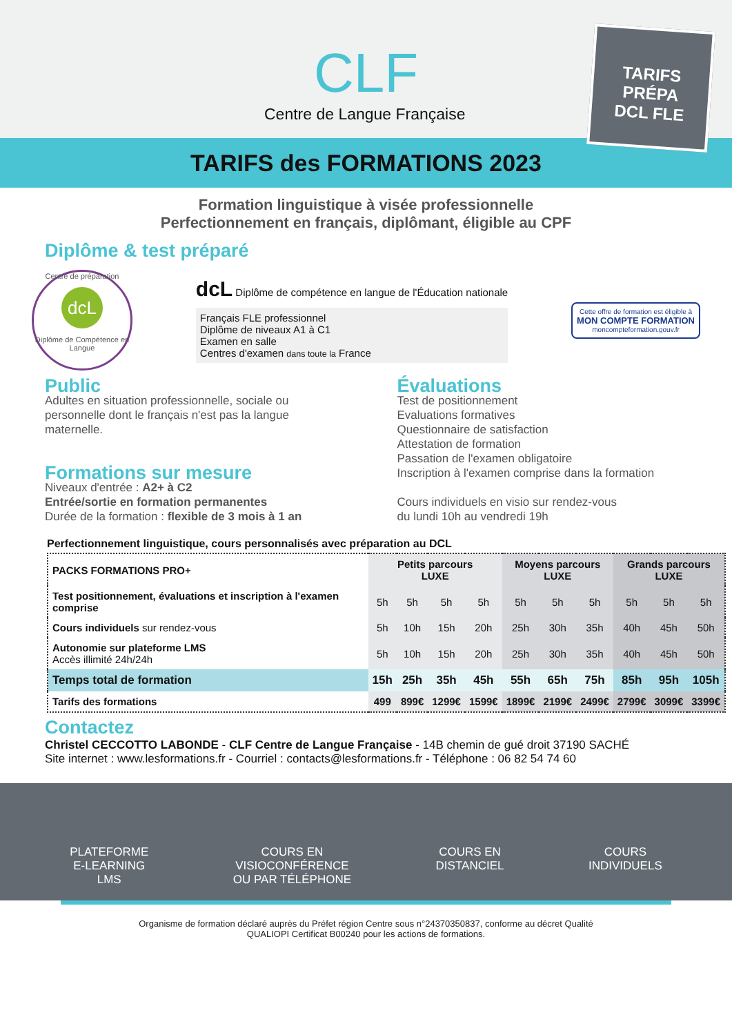CLF
Centre de Langue Française
TARIFS des FORMATIONS 2023
TARIFS
PRÉPA
DCL FLE
Formation linguistique à visée professionnelle
Perfectionnement en français, diplômant, éligible au CPF
Diplôme & test préparé
Centre de préparation
dcL
Diplôme de Compétence en Langue
dcL Diplôme de compétence en langue de l'Éducation nationale
Français FLE professionnel
Diplôme de niveaux A1 à C1
Examen en salle
Centres d'examen dans toute la France
Cette offre de formation est éligible à
MON COMPTE FORMATION
moncompteformation.gouv.fr
Public
Adultes en situation professionnelle, sociale ou personnelle dont le français n'est pas la langue maternelle.
Formations sur mesure
Niveaux d'entrée : A2+ à C2
Entrée/sortie en formation permanentes
Durée de la formation : flexible de 3 mois à 1 an
Évaluations
Test de positionnement
Evaluations formatives
Questionnaire de satisfaction
Attestation de formation
Passation de l'examen obligatoire
Inscription à l'examen comprise dans la formation
Cours individuels en visio sur rendez-vous
du lundi 10h au vendredi 19h
Perfectionnement linguistique, cours personnalisés avec préparation au DCL
| PACKS FORMATIONS PRO+ | Petits parcours LUXE | | | | Moyens parcours LUXE | | | Grands parcours LUXE | | |
| --- | --- | --- | --- | --- | --- | --- | --- | --- | --- | --- |
| Test positionnement, évaluations et inscription à l'examen comprise | 5h | 5h | 5h | 5h | 5h | 5h | 5h | 5h | 5h | 5h |
| Cours individuels sur rendez-vous | 5h | 10h | 15h | 20h | 25h | 30h | 35h | 40h | 45h | 50h |
| Autonomie sur plateforme LMS Accès illimité 24h/24h | 5h | 10h | 15h | 20h | 25h | 30h | 35h | 40h | 45h | 50h |
| Temps total de formation | 15h | 25h | 35h | 45h | 55h | 65h | 75h | 85h | 95h | 105h |
| Tarifs des formations | 499 | 899€ | 1299€ | 1599€ | 1899€ | 2199€ | 2499€ | 2799€ | 3099€ | 3399€ |
Contactez
Christel CECCOTTO LABONDE - CLF Centre de Langue Française - 14B chemin de gué droit 37190 SACHÉ
Site internet : www.lesformations.fr - Courriel : contacts@lesformations.fr - Téléphone : 06 82 54 74 60
PLATEFORME
E-LEARNING
LMS
COURS EN
VISIOCONFÉRENCE
OU PAR TÉLÉPHONE
COURS EN
DISTANCIEL
COURS
INDIVIDUELS
Organisme de formation déclaré auprès du Préfet région Centre sous n°24370350837, conforme au décret Qualité
QUALIOPI Certificat B00240 pour les actions de formations.